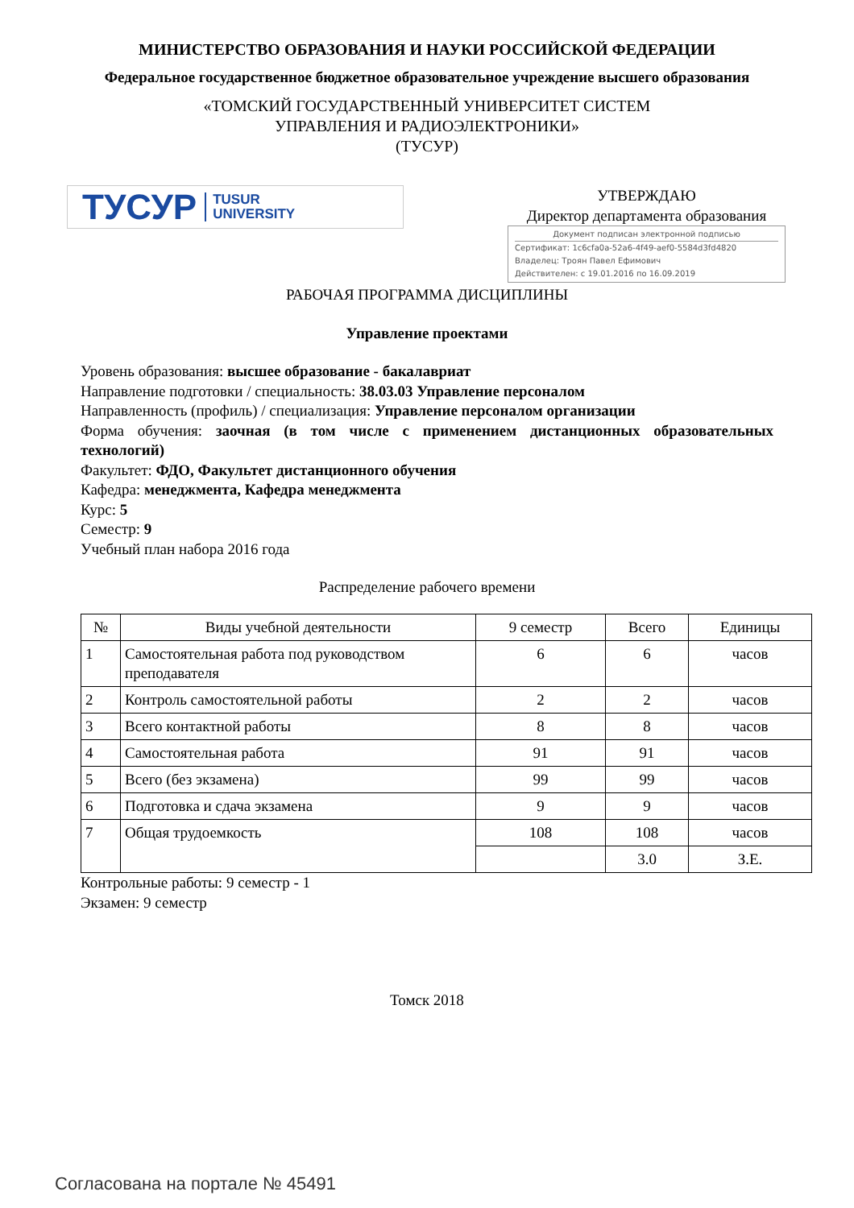МИНИСТЕРСТВО ОБРАЗОВАНИЯ И НАУКИ РОССИЙСКОЙ ФЕДЕРАЦИИ
Федеральное государственное бюджетное образовательное учреждение высшего образования
«ТОМСКИЙ ГОСУДАРСТВЕННЫЙ УНИВЕРСИТЕТ СИСТЕМ
УПРАВЛЕНИЯ И РАДИОЭЛЕКТРОНИКИ»
(ТУСУР)
ТУСУР TUSUR
UNIVERSITY
УТВЕРЖДАЮ
Директор департамента образования
Документ подписан электронной подписью
Сертификат: 1c6cfa0a-52a6-4f49-aef0-5584d3fd4820
Владелец: Троян Павел Ефимович
Действителен: с 19.01.2016 по 16.09.2019
РАБОЧАЯ ПРОГРАММА ДИСЦИПЛИНЫ
Управление проектами
Уровень образования: высшее образование - бакалавриат
Направление подготовки / специальность: 38.03.03 Управление персоналом
Направленность (профиль) / специализация: Управление персоналом организации
Форма обучения: заочная (в том числе с применением дистанционных образовательных технологий)
Факультет: ФДО, Факультет дистанционного обучения
Кафедра: менеджмента, Кафедра менеджмента
Курс: 5
Семестр: 9
Учебный план набора 2016 года
Распределение рабочего времени
| № | Виды учебной деятельности | 9 семестр | Всего | Единицы |
| --- | --- | --- | --- | --- |
| 1 | Самостоятельная работа под руководством преподавателя | 6 | 6 | часов |
| 2 | Контроль самостоятельной работы | 2 | 2 | часов |
| 3 | Всего контактной работы | 8 | 8 | часов |
| 4 | Самостоятельная работа | 91 | 91 | часов |
| 5 | Всего (без экзамена) | 99 | 99 | часов |
| 6 | Подготовка и сдача экзамена | 9 | 9 | часов |
| 7 | Общая трудоемкость | 108 | 108 | часов |
| | | | 3.0 | З.Е. |
Контрольные работы: 9 семестр - 1
Экзамен: 9 семестр
Томск 2018
Согласована на портале № 45491